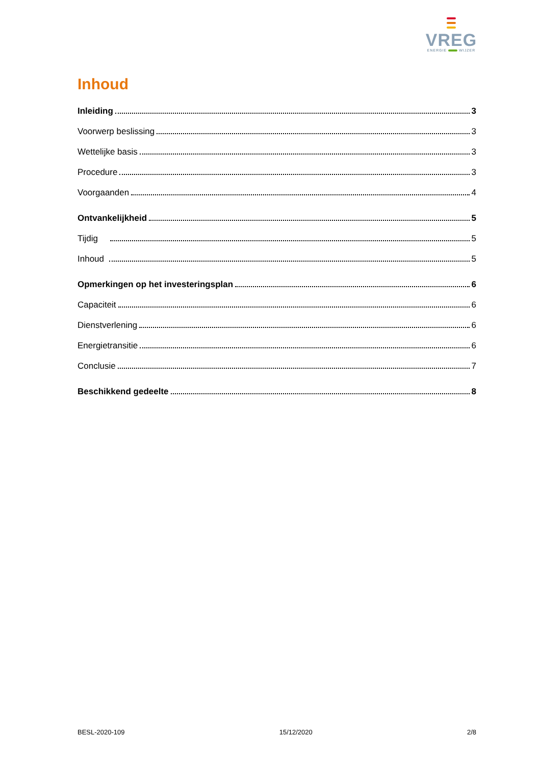VREG
ENERGIE WIJZER
Inhoud
Inleiding 3
Voorwerp beslissing 3
Wettelijke basis 3
Procedure 3
Voorgaanden 4
Ontvankelijkheid 5
Tijdig 5
Inhoud 5
Opmerkingen op het investeringsplan 6
Capaciteit 6
Dienstverlening 6
Energietransitie 6
Conclusie 7
Beschikkend gedeelte 8
BESL-2020-109 15/12/2020 2/8